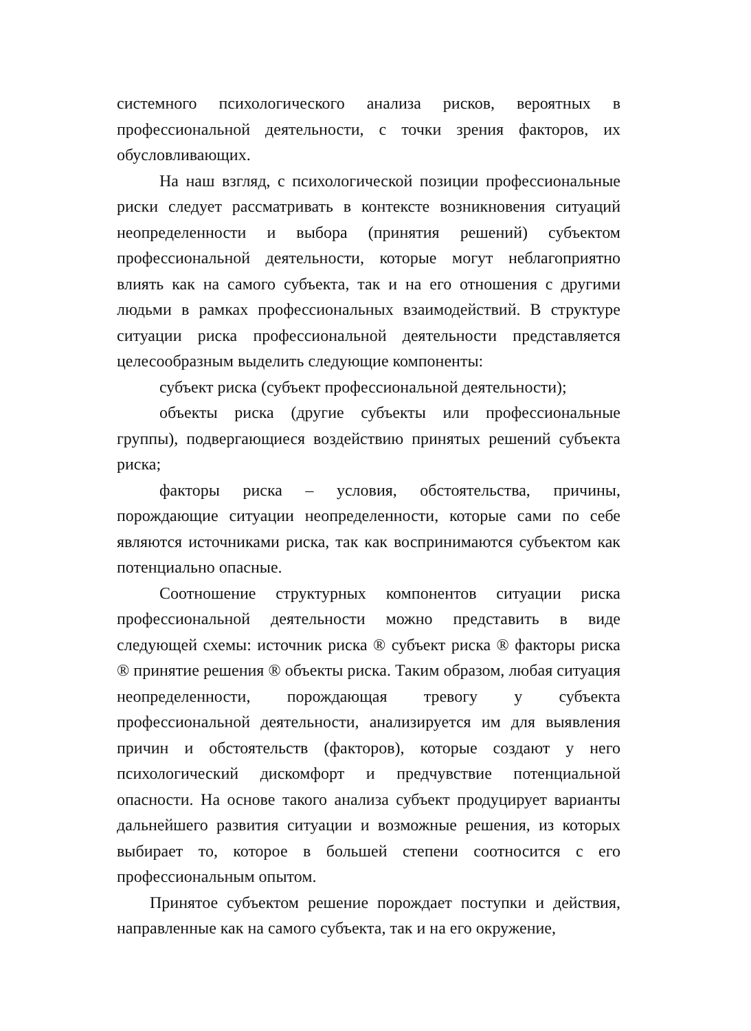системного психологического анализа рисков, вероятных в профессиональной деятельности, с точки зрения факторов, их обусловливающих.
На наш взгляд, с психологической позиции профессиональные риски следует рассматривать в контексте возникновения ситуаций неопределенности и выбора (принятия решений) субъектом профессиональной деятельности, которые могут неблагоприятно влиять как на самого субъекта, так и на его отношения с другими людьми в рамках профессиональных взаимодействий. В структуре ситуации риска профессиональной деятельности представляется целесообразным выделить следующие компоненты:
субъект риска (субъект профессиональной деятельности);
объекты риска (другие субъекты или профессиональные группы), подвергающиеся воздействию принятых решений субъекта риска;
факторы риска – условия, обстоятельства, причины, порождающие ситуации неопределенности, которые сами по себе являются источниками риска, так как воспринимаются субъектом как потенциально опасные.
Соотношение структурных компонентов ситуации риска профессиональной деятельности можно представить в виде следующей схемы: источник риска ® субъект риска ® факторы риска ® принятие решения ® объекты риска. Таким образом, любая ситуация неопределенности, порождающая тревогу у субъекта профессиональной деятельности, анализируется им для выявления причин и обстоятельств (факторов), которые создают у него психологический дискомфорт и предчувствие потенциальной опасности. На основе такого анализа субъект продуцирует варианты дальнейшего развития ситуации и возможные решения, из которых выбирает то, которое в большей степени соотносится с его профессиональным опытом.
Принятое субъектом решение порождает поступки и действия, направленные как на самого субъекта, так и на его окружение,